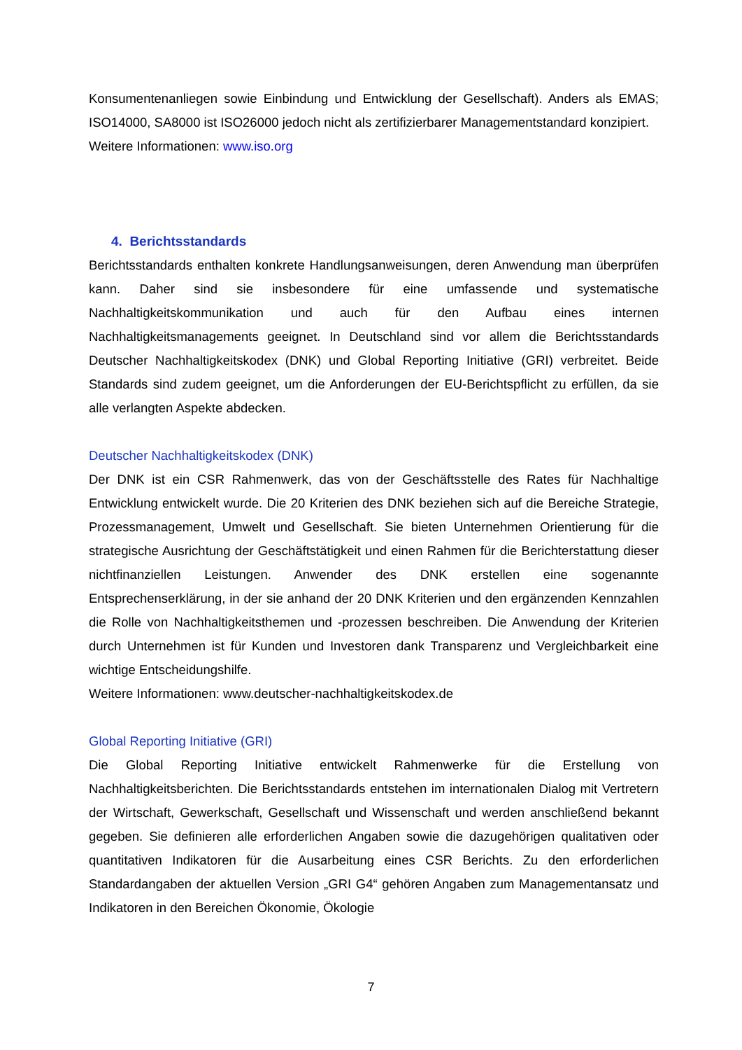Konsumentenanliegen sowie Einbindung und Entwicklung der Gesellschaft). Anders als EMAS; ISO14000, SA8000 ist ISO26000 jedoch nicht als zertifizierbarer Managementstandard konzipiert.
Weitere Informationen: www.iso.org
4. Berichtsstandards
Berichtsstandards enthalten konkrete Handlungsanweisungen, deren Anwendung man überprüfen kann. Daher sind sie insbesondere für eine umfassende und systematische Nachhaltigkeitskommunikation und auch für den Aufbau eines internen Nachhaltigkeitsmanagements geeignet. In Deutschland sind vor allem die Berichtsstandards Deutscher Nachhaltigkeitskodex (DNK) und Global Reporting Initiative (GRI) verbreitet. Beide Standards sind zudem geeignet, um die Anforderungen der EU-Berichtspflicht zu erfüllen, da sie alle verlangten Aspekte abdecken.
Deutscher Nachhaltigkeitskodex (DNK)
Der DNK ist ein CSR Rahmenwerk, das von der Geschäftsstelle des Rates für Nachhaltige Entwicklung entwickelt wurde. Die 20 Kriterien des DNK beziehen sich auf die Bereiche Strategie, Prozessmanagement, Umwelt und Gesellschaft. Sie bieten Unternehmen Orientierung für die strategische Ausrichtung der Geschäftstätigkeit und einen Rahmen für die Berichterstattung dieser nichtfinanziellen Leistungen. Anwender des DNK erstellen eine sogenannte Entsprechenserklärung, in der sie anhand der 20 DNK Kriterien und den ergänzenden Kennzahlen die Rolle von Nachhaltigkeitsthemen und -prozessen beschreiben. Die Anwendung der Kriterien durch Unternehmen ist für Kunden und Investoren dank Transparenz und Vergleichbarkeit eine wichtige Entscheidungshilfe.
Weitere Informationen: www.deutscher-nachhaltigkeitskodex.de
Global Reporting Initiative (GRI)
Die Global Reporting Initiative entwickelt Rahmenwerke für die Erstellung von Nachhaltigkeitsberichten. Die Berichtsstandards entstehen im internationalen Dialog mit Vertretern der Wirtschaft, Gewerkschaft, Gesellschaft und Wissenschaft und werden anschließend bekannt gegeben. Sie definieren alle erforderlichen Angaben sowie die dazugehörigen qualitativen oder quantitativen Indikatoren für die Ausarbeitung eines CSR Berichts. Zu den erforderlichen Standardangaben der aktuellen Version „GRI G4“ gehören Angaben zum Managementansatz und Indikatoren in den Bereichen Ökonomie, Ökologie
7